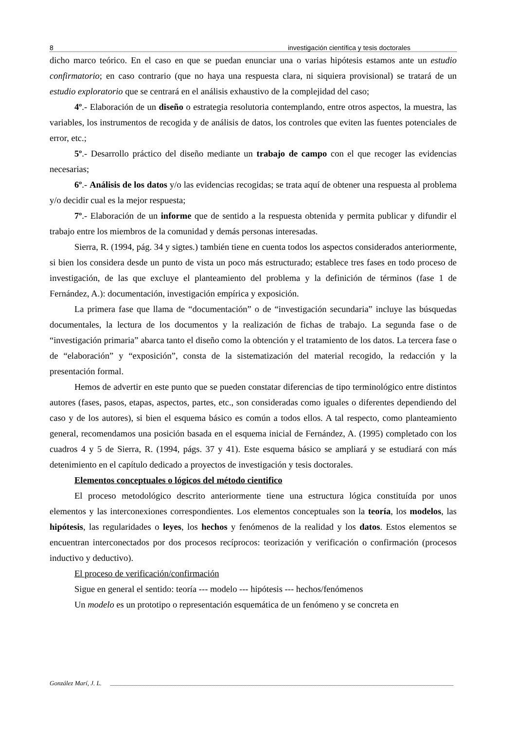8 investigación científica y tesis doctorales
dicho marco teórico. En el caso en que se puedan enunciar una o varias hipótesis estamos ante un estudio confirmatorio; en caso contrario (que no haya una respuesta clara, ni siquiera provisional) se tratará de un estudio exploratorio que se centrará en el análisis exhaustivo de la complejidad del caso;
4º.- Elaboración de un diseño o estrategia resolutoria contemplando, entre otros aspectos, la muestra, las variables, los instrumentos de recogida y de análisis de datos, los controles que eviten las fuentes potenciales de error, etc.;
5º.- Desarrollo práctico del diseño mediante un trabajo de campo con el que recoger las evidencias necesarias;
6º.- Análisis de los datos y/o las evidencias recogidas; se trata aquí de obtener una respuesta al problema y/o decidir cual es la mejor respuesta;
7º.- Elaboración de un informe que de sentido a la respuesta obtenida y permita publicar y difundir el trabajo entre los miembros de la comunidad y demás personas interesadas.
Sierra, R. (1994, pág. 34 y sigtes.) también tiene en cuenta todos los aspectos considerados anteriormente, si bien los considera desde un punto de vista un poco más estructurado; establece tres fases en todo proceso de investigación, de las que excluye el planteamiento del problema y la definición de términos (fase 1 de Fernández, A.): documentación, investigación empírica y exposición.
La primera fase que llama de “documentación” o de “investigación secundaria” incluye las búsquedas documentales, la lectura de los documentos y la realización de fichas de trabajo. La segunda fase o de “investigación primaria” abarca tanto el diseño como la obtención y el tratamiento de los datos. La tercera fase o de “elaboración” y “exposición”, consta de la sistematización del material recogido, la redacción y la presentación formal.
Hemos de advertir en este punto que se pueden constatar diferencias de tipo terminológico entre distintos autores (fases, pasos, etapas, aspectos, partes, etc., son consideradas como iguales o diferentes dependiendo del caso y de los autores), si bien el esquema básico es común a todos ellos. A tal respecto, como planteamiento general, recomendamos una posición basada en el esquema inicial de Fernández, A. (1995) completado con los cuadros 4 y 5 de Sierra, R. (1994, págs. 37 y 41). Este esquema básico se ampliará y se estudiará con más detenimiento en el capítulo dedicado a proyectos de investigación y tesis doctorales.
Elementos conceptuales o lógicos del método cientifico
El proceso metodológico descrito anteriormente tiene una estructura lógica constituída por unos elementos y las interconexiones correspondientes. Los elementos conceptuales son la teoría, los modelos, las hipótesis, las regularidades o leyes, los hechos y fenómenos de la realidad y los datos. Estos elementos se encuentran interconectados por dos procesos recíprocos: teorización y verificación o confirmación (procesos inductivo y deductivo).
El proceso de verificación/confirmación
Sigue en general el sentido: teoría --- modelo --- hipótesis --- hechos/fenómenos
Un modelo es un prototipo o representación esquemática de un fenómeno y se concreta en
González Marí, J. L.